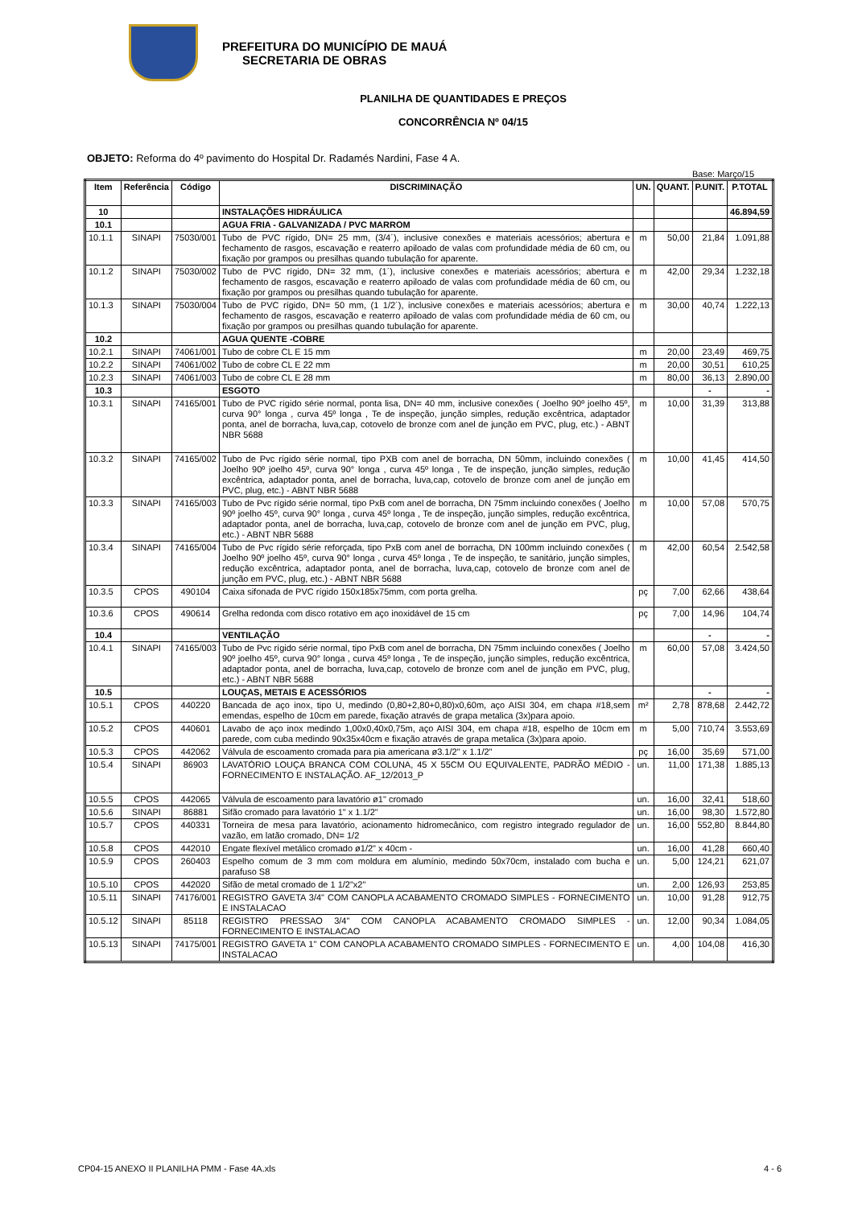PREFEITURA DO MUNICÍPIO DE MAUÁ
SECRETARIA DE OBRAS
PLANILHA DE QUANTIDADES E PREÇOS
CONCORRÊNCIA Nº 04/15
OBJETO: Reforma do 4º pavimento do Hospital Dr. Radamés Nardini, Fase 4 A.
Base: Março/15
| Item | Referência | Código | DISCRIMINAÇÃO | UN. | QUANT. | P.UNIT. | P.TOTAL |
| --- | --- | --- | --- | --- | --- | --- | --- |
| 10 | | | INSTALAÇÕES HIDRÁULICA | | | | 46.894,59 |
| 10.1 | | | AGUA FRIA - GALVANIZADA / PVC MARROM | | | | |
| 10.1.1 | SINAPI | 75030/001 | Tubo de PVC rígido, DN= 25 mm, (3/4´), inclusive conexões e materiais acessórios; abertura e fechamento de rasgos, escavação e reaterro apiloado de valas com profundidade média de 60 cm, ou fixação por grampos ou presilhas quando tubulação for aparente. | m | 50,00 | 21,84 | 1.091,88 |
| 10.1.2 | SINAPI | 75030/002 | Tubo de PVC rígido, DN= 32 mm, (1´), inclusive conexões e materiais acessórios; abertura e fechamento de rasgos, escavação e reaterro apiloado de valas com profundidade média de 60 cm, ou fixação por grampos ou presilhas quando tubulação for aparente. | m | 42,00 | 29,34 | 1.232,18 |
| 10.1.3 | SINAPI | 75030/004 | Tubo de PVC rígido, DN= 50 mm, (1 1/2´), inclusive conexões e materiais acessórios; abertura e fechamento de rasgos, escavação e reaterro apiloado de valas com profundidade média de 60 cm, ou fixação por grampos ou presilhas quando tubulação for aparente. | m | 30,00 | 40,74 | 1.222,13 |
| 10.2 | | | AGUA QUENTE -COBRE | | | | |
| 10.2.1 | SINAPI | 74061/001 | Tubo de cobre CL E 15 mm | m | 20,00 | 23,49 | 469,75 |
| 10.2.2 | SINAPI | 74061/002 | Tubo de cobre CL E 22 mm | m | 20,00 | 30,51 | 610,25 |
| 10.2.3 | SINAPI | 74061/003 | Tubo de cobre CL E 28 mm | m | 80,00 | 36,13 | 2.890,00 |
| 10.3 | | | ESGOTO | | | - | - |
| 10.3.1 | SINAPI | 74165/001 | Tubo de PVC rígido série normal, ponta lisa, DN= 40 mm, inclusive conexões ( Joelho 90º joelho 45º, curva 90° longa , curva 45º longa , Te de inspeção, junção simples, redução excêntrica, adaptador ponta, anel de borracha, luva,cap, cotovelo de bronze com anel de junção em PVC, plug, etc.) - ABNT NBR 5688 | m | 10,00 | 31,39 | 313,88 |
| 10.3.2 | SINAPI | 74165/002 | Tubo de Pvc rígido série normal, tipo PXB com anel de borracha, DN 50mm, incluindo conexões ( Joelho 90º joelho 45º, curva 90° longa , curva 45º longa , Te de inspeção, junção simples, redução excêntrica, adaptador ponta, anel de borracha, luva,cap, cotovelo de bronze com anel de junção em PVC, plug, etc.) - ABNT NBR 5688 | m | 10,00 | 41,45 | 414,50 |
| 10.3.3 | SINAPI | 74165/003 | Tubo de Pvc rígido série normal, tipo PxB com anel de borracha, DN 75mm incluindo conexões ( Joelho 90º joelho 45º, curva 90° longa , curva 45º longa , Te de inspeção, junção simples, redução excêntrica, adaptador ponta, anel de borracha, luva,cap, cotovelo de bronze com anel de junção em PVC, plug, etc.) - ABNT NBR 5688 | m | 10,00 | 57,08 | 570,75 |
| 10.3.4 | SINAPI | 74165/004 | Tubo de Pvc rígido série reforçada, tipo PxB com anel de borracha, DN 100mm incluindo conexões ( Joelho 90º joelho 45º, curva 90° longa , curva 45º longa , Te de inspeção, te sanitário, junção simples, redução excêntrica, adaptador ponta, anel de borracha, luva,cap, cotovelo de bronze com anel de junção em PVC, plug, etc.) - ABNT NBR 5688 | m | 42,00 | 60,54 | 2.542,58 |
| 10.3.5 | CPOS | 490104 | Caixa sifonada de PVC rígido 150x185x75mm, com porta grelha. | pç | 7,00 | 62,66 | 438,64 |
| 10.3.6 | CPOS | 490614 | Grelha redonda com disco rotativo em aço inoxidável de 15 cm | pç | 7,00 | 14,96 | 104,74 |
| 10.4 | | | VENTILAÇÃO | | | - | - |
| 10.4.1 | SINAPI | 74165/003 | Tubo de Pvc rígido série normal, tipo PxB com anel de borracha, DN 75mm incluindo conexões ( Joelho 90º joelho 45º, curva 90° longa , curva 45º longa , Te de inspeção, junção simples, redução excêntrica, adaptador ponta, anel de borracha, luva,cap, cotovelo de bronze com anel de junção em PVC, plug, etc.) - ABNT NBR 5688 | m | 60,00 | 57,08 | 3.424,50 |
| 10.5 | | | LOUÇAS, METAIS E ACESSÓRIOS | | | - | - |
| 10.5.1 | CPOS | 440220 | Bancada de aço inox, tipo U, medindo (0,80+2,80+0,80)x0,60m, aço AISI 304, em chapa #18,sem emendas, espelho de 10cm em parede, fixação através de grapa metalica (3x)para apoio. | m² | 2,78 | 878,68 | 2.442,72 |
| 10.5.2 | CPOS | 440601 | Lavabo de aço inox medindo 1,00x0,40x0,75m, aço AISI 304, em chapa #18, espelho de 10cm em parede, com cuba medindo 90x35x40cm e fixação através de grapa metalica (3x)para apoio. | m | 5,00 | 710,74 | 3.553,69 |
| 10.5.3 | CPOS | 442062 | Válvula de escoamento cromada para pia americana ø3.1/2" x 1.1/2" | pç | 16,00 | 35,69 | 571,00 |
| 10.5.4 | SINAPI | 86903 | LAVATÓRIO LOUÇA BRANCA COM COLUNA, 45 X 55CM OU EQUIVALENTE, PADRÃO MÉDIO - FORNECIMENTO E INSTALAÇÃO. AF_12/2013_P | un. | 11,00 | 171,38 | 1.885,13 |
| 10.5.5 | CPOS | 442065 | Válvula de escoamento para lavatório ø1" cromado | un. | 16,00 | 32,41 | 518,60 |
| 10.5.6 | SINAPI | 86881 | Sifão cromado para lavatório 1" x 1.1/2" | un. | 16,00 | 98,30 | 1.572,80 |
| 10.5.7 | CPOS | 440331 | Torneira de mesa para lavatório, acionamento hidromecânico, com registro integrado regulador de vazão, em latão cromado, DN= 1/2 | un. | 16,00 | 552,80 | 8.844,80 |
| 10.5.8 | CPOS | 442010 | Engate flexível metálico cromado ø1/2" x 40cm - | un. | 16,00 | 41,28 | 660,40 |
| 10.5.9 | CPOS | 260403 | Espelho comum de 3 mm com moldura em alumínio, medindo 50x70cm, instalado com bucha e parafuso S8 | un. | 5,00 | 124,21 | 621,07 |
| 10.5.10 | CPOS | 442020 | Sifão de metal cromado de 1 1/2"x2" | un. | 2,00 | 126,93 | 253,85 |
| 10.5.11 | SINAPI | 74176/001 | REGISTRO GAVETA 3/4" COM CANOPLA ACABAMENTO CROMADO SIMPLES - FORNECIMENTO E INSTALACAO | un. | 10,00 | 91,28 | 912,75 |
| 10.5.12 | SINAPI | 85118 | REGISTRO PRESSAO 3/4" COM CANOPLA ACABAMENTO CROMADO SIMPLES - FORNECIMENTO E INSTALACAO | un. | 12,00 | 90,34 | 1.084,05 |
| 10.5.13 | SINAPI | 74175/001 | REGISTRO GAVETA 1" COM CANOPLA ACABAMENTO CROMADO SIMPLES - FORNECIMENTO E INSTALACAO | un. | 4,00 | 104,08 | 416,30 |
CP04-15 ANEXO II PLANILHA PMM - Fase 4A.xls 4 - 6